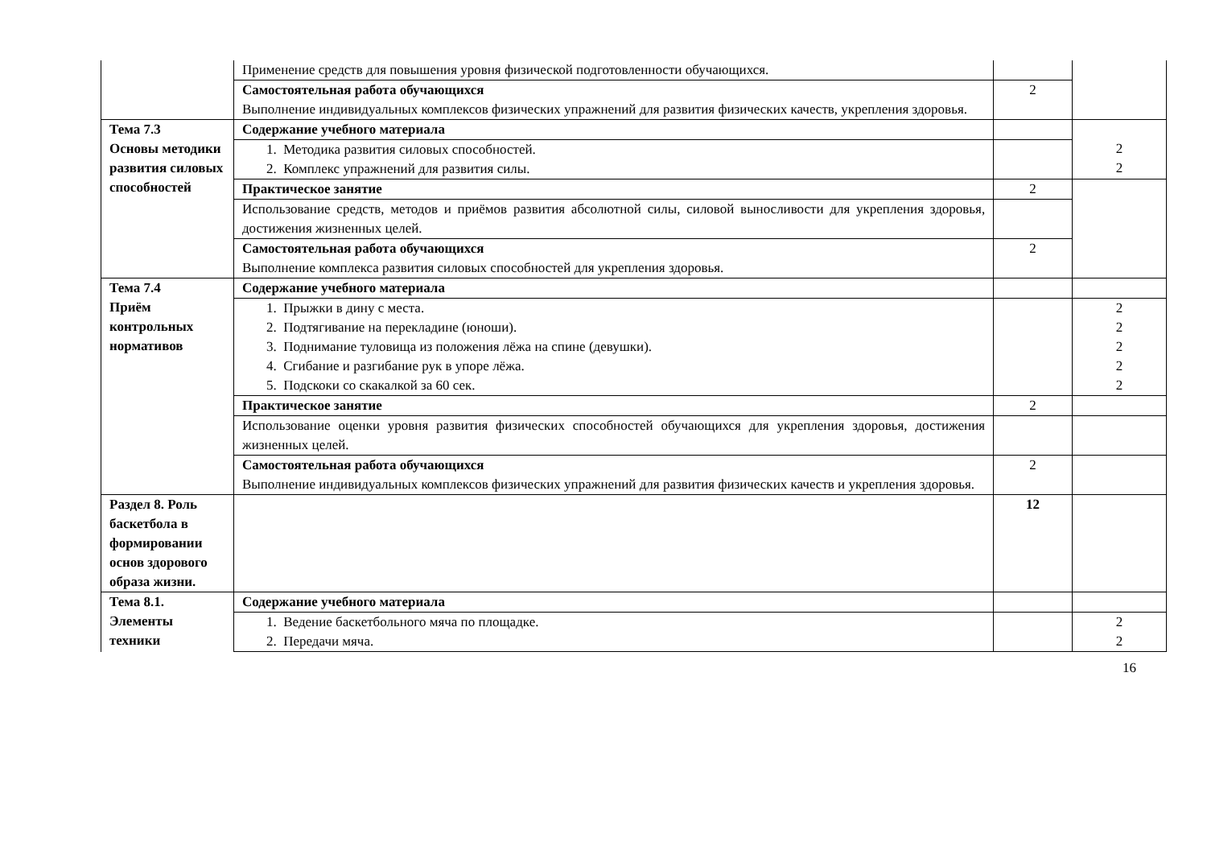| | Применение средств для повышения уровня физической подготовленности обучающихся. | | |
| | Самостоятельная работа обучающихся Выполнение индивидуальных комплексов физических упражнений для развития физических качеств, укрепления здоровья. | 2 | |
| Тема 7.3 Основы методики развития силовых способностей | Содержание учебного материала | | 2 2 |
| | 1. Методика развития силовых способностей. 2. Комплекс упражнений для развития силы. | | |
| | Практическое занятие | 2 | |
| | Использование средств, методов и приёмов развития абсолютной силы, силовой выносливости для укрепления здоровья, достижения жизненных целей. | | |
| | Самостоятельная работа обучающихся Выполнение комплекса развития силовых способностей для укрепления здоровья. | 2 | |
| Тема 7.4 Приём контрольных нормативов | Содержание учебного материала | | |
| | 1. Прыжки в дину с места. 2. Подтягивание на перекладине (юноши). 3. Поднимание туловища из положения лёжа на спине (девушки). 4. Сгибание и разгибание рук в упоре лёжа. 5. Подскоки со скакалкой за 60 сек. | | 2 2 2 2 2 |
| | Практическое занятие | 2 | |
| | Использование оценки уровня развития физических способностей обучающихся для укрепления здоровья, достижения жизненных целей. | | |
| | Самостоятельная работа обучающихся Выполнение индивидуальных комплексов физических упражнений для развития физических качеств и укрепления здоровья. | 2 | |
| Раздел 8. Роль баскетбола в формировании основ здорового образа жизни. | | 12 | |
| Тема 8.1. Элементы техники | Содержание учебного материала | | |
| | 1. Ведение баскетбольного мяча по площадке. 2. Передачи мяча. | | 2 2 |
16